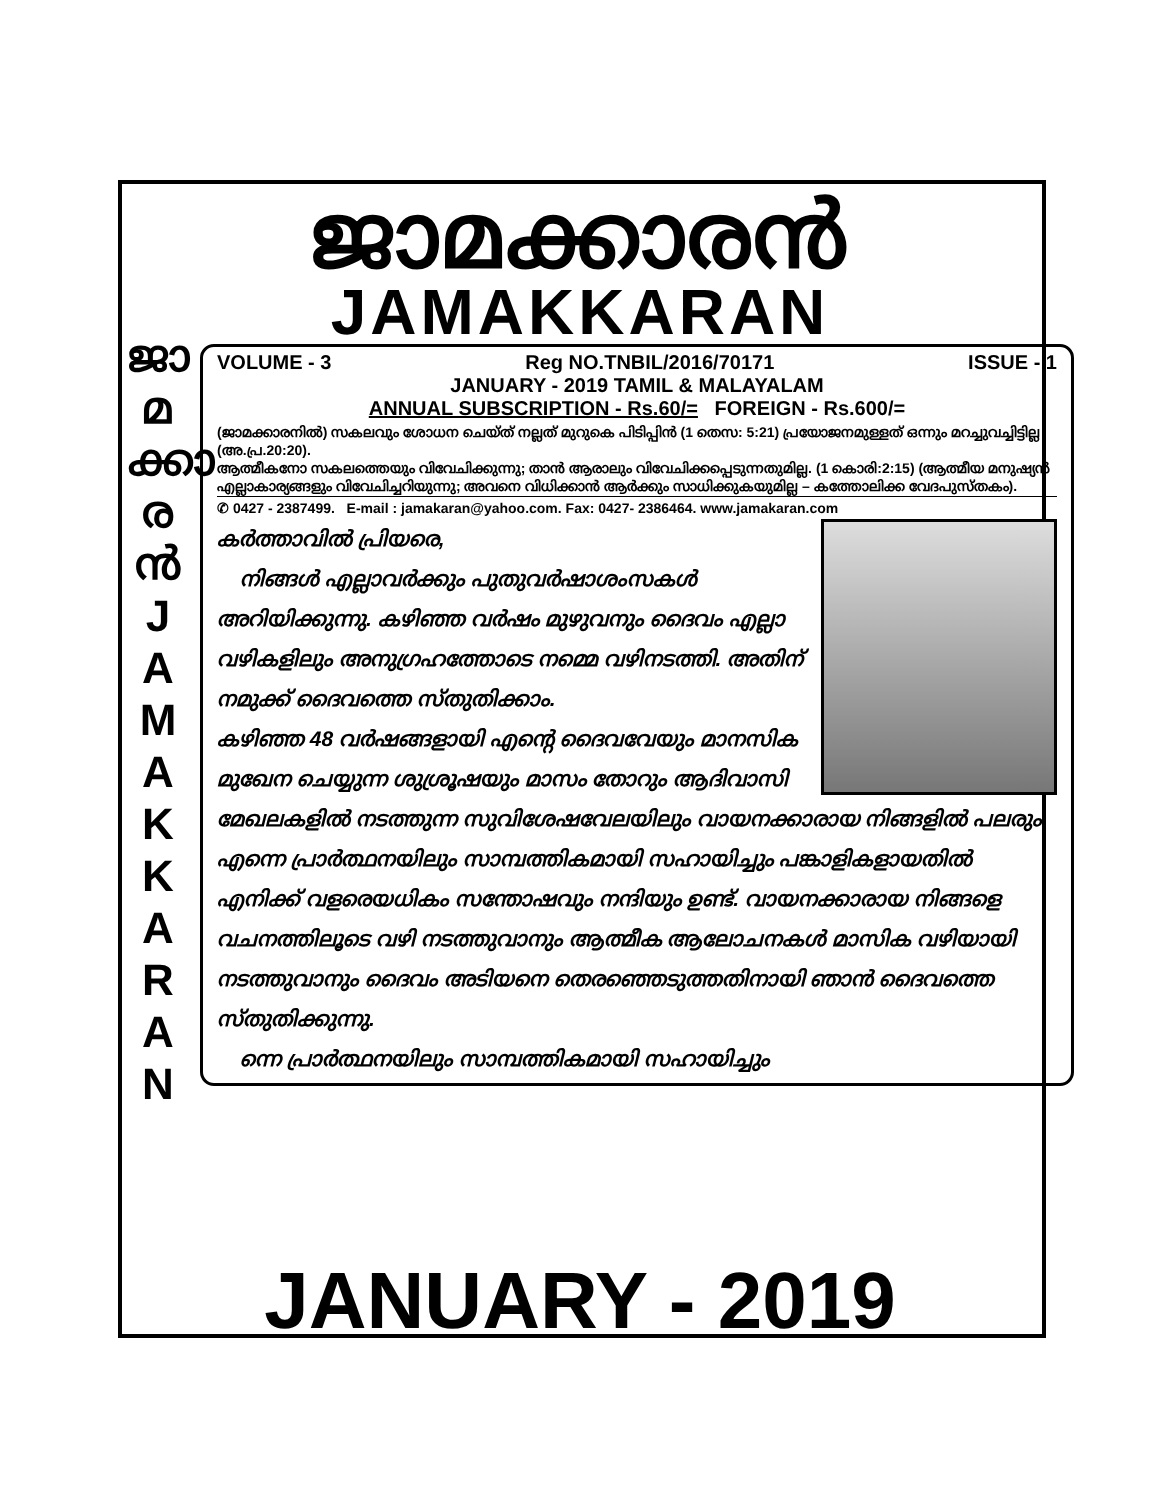ജാ
മ
ക്കാ
ര
ൻ
J
A
M
A
K
K
A
R
A
N
ജാമക്കാരൻ
JAMAKKARAN
VOLUME - 3 Reg NO.TNBIL/2016/70171 ISSUE - 1
JANUARY - 2019 TAMIL & MALAYALAM
ANNUAL SUBSCRIPTION - Rs.60/= FOREIGN - Rs.600/=
(ജാമക്കാരനിൽ) സകലവും ശോധന ചെയ്ത് നല്ലത് മുറുകെ പിടിപ്പിൻ (1 തെസ: 5:21) പ്രയോജനമുള്ളത് ഒന്നും മറച്ചുവച്ചിട്ടില്ല (അ.പ്ര.20:20).
ആത്മീകനോ സകലത്തെയും വിവേചിക്കുന്നു; താൻ ആരാലും വിവേചിക്കപ്പെടുന്നതുമില്ല. (1 കൊരി:2:15) (ആത്മീയ മനുഷ്യൻ എല്ലാകാര്യങ്ങളും വിവേചിച്ചറിയുന്നു; അവനെ വിധിക്കാൻ ആർക്കും സാധിക്കുകയുമില്ല – കത്തോലിക്ക വേദപുസ്തകം).
✆ 0427 - 2387499. E-mail : jamakaran@yahoo.com. Fax: 0427- 2386464. www.jamakaran.com
കർത്താവിൽ പ്രിയരെ,
നിങ്ങൾ എല്ലാവർക്കും പുതുവർഷാശംസകൾ അറിയിക്കുന്നു. കഴിഞ്ഞ വർഷം മുഴുവനും ദൈവം എല്ലാ വഴികളിലും അനുഗ്രഹത്തോടെ നമ്മെ വഴിനടത്തി. അതിന് നമുക്ക് ദൈവത്തെ സ്തുതിക്കാം.
കഴിഞ്ഞ 48 വർഷങ്ങളായി എന്റെ ദൈവവേയും മാനസിക മുഖേന ചെയ്യുന്ന ശുശ്രൂഷയും മാസം തോറും ആദിവാസി മേഖലകളിൽ നടത്തുന്ന സുവിശേഷവേലയിലും വായനക്കാരായ നിങ്ങളിൽ പലരും എന്നെ പ്രാർത്ഥനയിലും സാമ്പത്തികമായി സഹായിച്ചും പങ്കാളികളായതിൽ എനിക്ക് വളരെയധികം സന്തോഷവും നന്ദിയും ഉണ്ട്. വായനക്കാരായ നിങ്ങളെ വചനത്തിലൂടെ വഴി നടത്തുവാനും ആത്മീക ആലോചനകൾ മാസിക വഴിയായി നടത്തുവാനും ദൈവം അടിയനെ തെരഞ്ഞെടുത്തതിനായി ഞാൻ ദൈവത്തെ സ്തുതിക്കുന്നു.
ന്നെ പ്രാർത്ഥനയിലും സാമ്പത്തികമായി സഹായിച്ചും
JANUARY - 2019